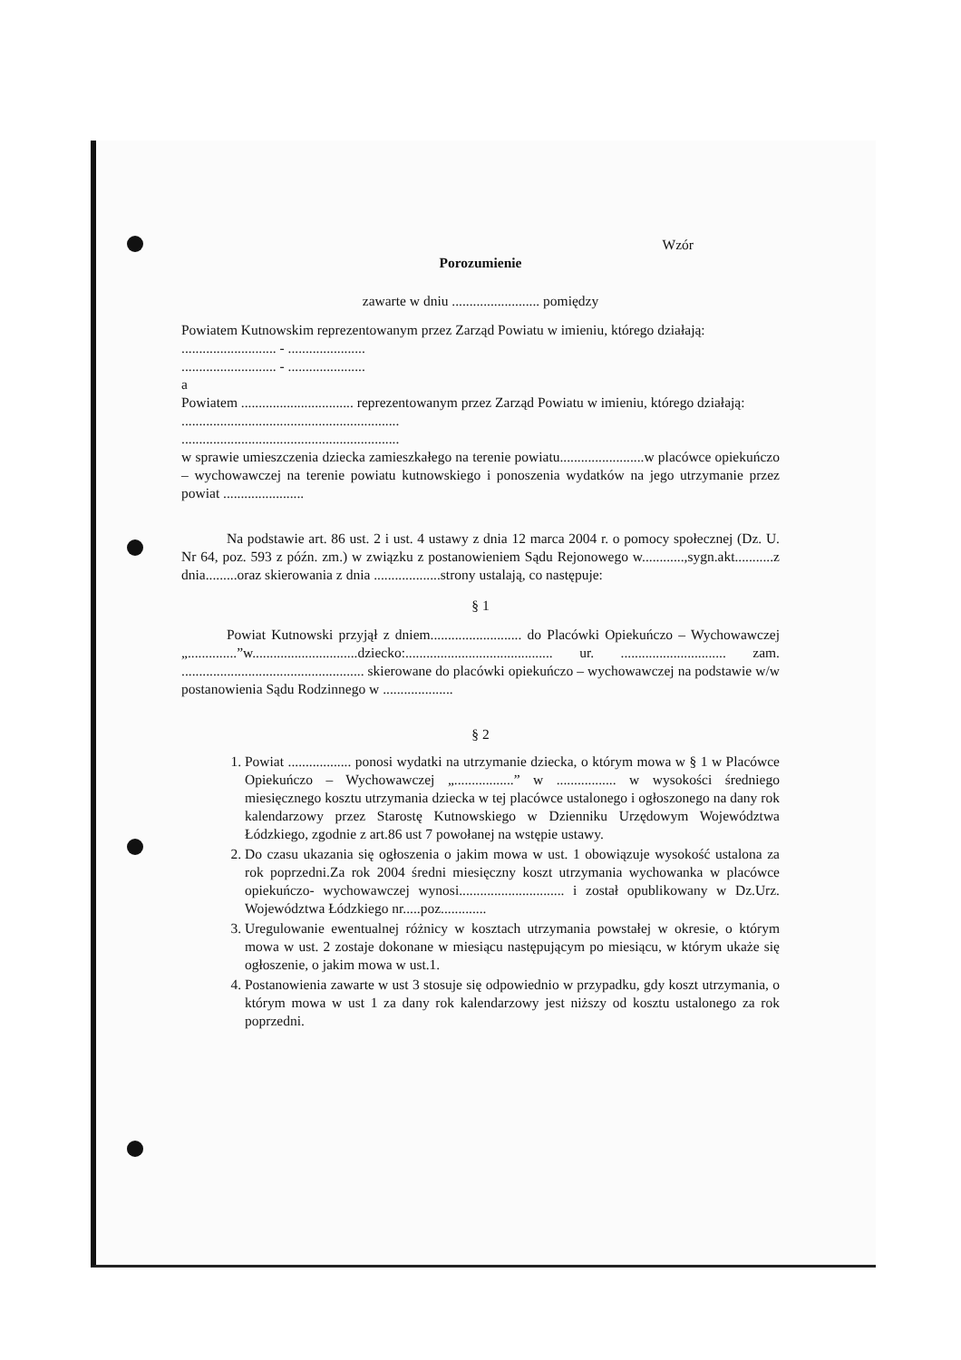Wzór
Porozumienie
zawarte w dniu ......................... pomiędzy
Powiatem Kutnowskim reprezentowanym przez Zarząd Powiatu w imieniu, którego działają:
........................... - ......................
........................... - ......................
a
Powiatem ................................ reprezentowanym przez Zarząd Powiatu w imieniu, którego działają:
..............................................................
..............................................................
w sprawie umieszczenia dziecka zamieszkałego na terenie powiatu........................w placówce opiekuńczo – wychowawczej na terenie powiatu kutnowskiego i ponoszenia wydatków na jego utrzymanie przez powiat .......................
Na podstawie art. 86 ust. 2 i ust. 4 ustawy z dnia 12 marca 2004 r. o pomocy społecznej (Dz. U. Nr 64, poz. 593 z późn. zm.) w związku z postanowieniem Sądu Rejonowego w............,sygn.akt...........z dnia.........oraz skierowania z dnia ...................strony ustalają, co następuje:
§ 1
Powiat Kutnowski przyjął z dniem.......................... do Placówki Opiekuńczo – Wychowawczej „..............”w..............................dziecko:.......................................... ur. .............................. zam. .................................................... skierowane do placówki opiekuńczo – wychowawczej na podstawie w/w postanowienia Sądu Rodzinnego w ....................
§ 2
1. Powiat .................. ponosi wydatki na utrzymanie dziecka, o którym mowa w § 1 w Placówce Opiekuńczo – Wychowawczej „.................” w ................. w wysokości średniego miesięcznego kosztu utrzymania dziecka w tej placówce ustalonego i ogłoszonego na dany rok kalendarzowy przez Starostę Kutnowskiego w Dzienniku Urzędowym Województwa Łódzkiego, zgodnie z art.86 ust 7 powołanej na wstępie ustawy.
2. Do czasu ukazania się ogłoszenia o jakim mowa w ust. 1 obowiązuje wysokość ustalona za rok poprzedni.Za rok 2004 średni miesięczny koszt utrzymania wychowanka w placówce opiekuńczo- wychowawczej wynosi.............................. i został opublikowany w Dz.Urz. Województwa Łódzkiego nr.....poz.............
3. Uregulowanie ewentualnej różnicy w kosztach utrzymania powstałej w okresie, o którym mowa w ust. 2 zostaje dokonane w miesiącu następującym po miesiącu, w którym ukaże się ogłoszenie, o jakim mowa w ust.1.
4. Postanowienia zawarte w ust 3 stosuje się odpowiednio w przypadku, gdy koszt utrzymania, o którym mowa w ust 1 za dany rok kalendarzowy jest niższy od kosztu ustalonego za rok poprzedni.